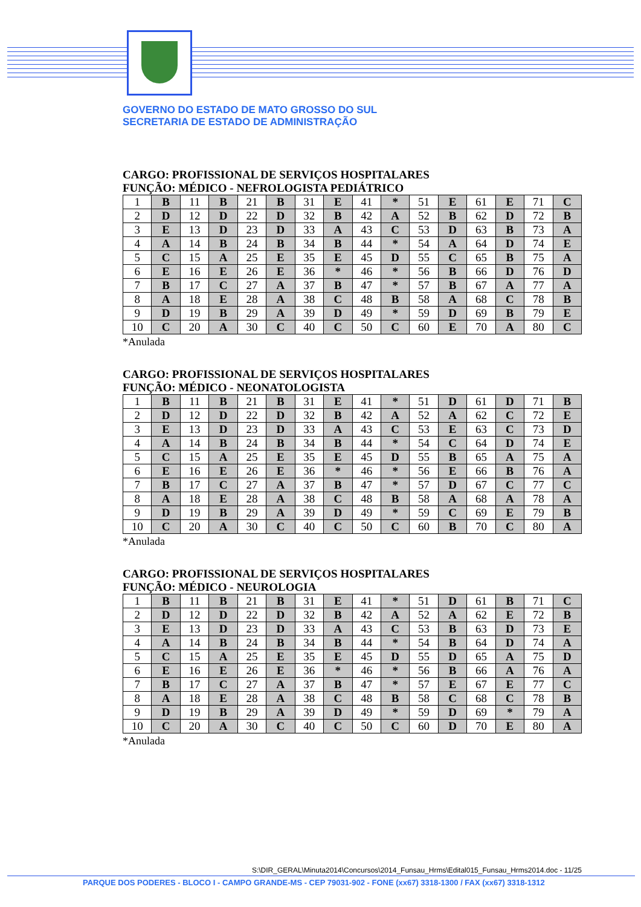GOVERNO DO ESTADO DE MATO GROSSO DO SUL
SECRETARIA DE ESTADO DE ADMINISTRAÇÃO
CARGO: PROFISSIONAL DE SERVIÇOS HOSPITALARES
FUNÇÃO: MÉDICO - NEFROLOGISTA PEDIÁTRICO
| 1 | B | 11 | B | 21 | B | 31 | E | 41 | * | 51 | E | 61 | E | 71 | C |
| 2 | D | 12 | D | 22 | D | 32 | B | 42 | A | 52 | B | 62 | D | 72 | B |
| 3 | E | 13 | D | 23 | D | 33 | A | 43 | C | 53 | D | 63 | B | 73 | A |
| 4 | A | 14 | B | 24 | B | 34 | B | 44 | * | 54 | A | 64 | D | 74 | E |
| 5 | C | 15 | A | 25 | E | 35 | E | 45 | D | 55 | C | 65 | B | 75 | A |
| 6 | E | 16 | E | 26 | E | 36 | * | 46 | * | 56 | B | 66 | D | 76 | D |
| 7 | B | 17 | C | 27 | A | 37 | B | 47 | * | 57 | B | 67 | A | 77 | A |
| 8 | A | 18 | E | 28 | A | 38 | C | 48 | B | 58 | A | 68 | C | 78 | B |
| 9 | D | 19 | B | 29 | A | 39 | D | 49 | * | 59 | D | 69 | B | 79 | E |
| 10 | C | 20 | A | 30 | C | 40 | C | 50 | C | 60 | E | 70 | A | 80 | C |
*Anulada
CARGO: PROFISSIONAL DE SERVIÇOS HOSPITALARES
FUNÇÃO: MÉDICO - NEONATOLOGISTA
| 1 | B | 11 | B | 21 | B | 31 | E | 41 | * | 51 | D | 61 | D | 71 | B |
| 2 | D | 12 | D | 22 | D | 32 | B | 42 | A | 52 | A | 62 | C | 72 | E |
| 3 | E | 13 | D | 23 | D | 33 | A | 43 | C | 53 | E | 63 | C | 73 | D |
| 4 | A | 14 | B | 24 | B | 34 | B | 44 | * | 54 | C | 64 | D | 74 | E |
| 5 | C | 15 | A | 25 | E | 35 | E | 45 | D | 55 | B | 65 | A | 75 | A |
| 6 | E | 16 | E | 26 | E | 36 | * | 46 | * | 56 | E | 66 | B | 76 | A |
| 7 | B | 17 | C | 27 | A | 37 | B | 47 | * | 57 | D | 67 | C | 77 | C |
| 8 | A | 18 | E | 28 | A | 38 | C | 48 | B | 58 | A | 68 | A | 78 | A |
| 9 | D | 19 | B | 29 | A | 39 | D | 49 | * | 59 | C | 69 | E | 79 | B |
| 10 | C | 20 | A | 30 | C | 40 | C | 50 | C | 60 | B | 70 | C | 80 | A |
*Anulada
CARGO: PROFISSIONAL DE SERVIÇOS HOSPITALARES
FUNÇÃO: MÉDICO - NEUROLOGIA
| 1 | B | 11 | B | 21 | B | 31 | E | 41 | * | 51 | D | 61 | B | 71 | C |
| 2 | D | 12 | D | 22 | D | 32 | B | 42 | A | 52 | A | 62 | E | 72 | B |
| 3 | E | 13 | D | 23 | D | 33 | A | 43 | C | 53 | B | 63 | D | 73 | E |
| 4 | A | 14 | B | 24 | B | 34 | B | 44 | * | 54 | B | 64 | D | 74 | A |
| 5 | C | 15 | A | 25 | E | 35 | E | 45 | D | 55 | D | 65 | A | 75 | D |
| 6 | E | 16 | E | 26 | E | 36 | * | 46 | * | 56 | B | 66 | A | 76 | A |
| 7 | B | 17 | C | 27 | A | 37 | B | 47 | * | 57 | E | 67 | E | 77 | C |
| 8 | A | 18 | E | 28 | A | 38 | C | 48 | B | 58 | C | 68 | C | 78 | B |
| 9 | D | 19 | B | 29 | A | 39 | D | 49 | * | 59 | D | 69 | * | 79 | A |
| 10 | C | 20 | A | 30 | C | 40 | C | 50 | C | 60 | D | 70 | E | 80 | A |
*Anulada
S:\DIR_GERAL\Minuta2014\Concursos\2014_Funsau_Hrms\Edital015_Funsau_Hrms2014.doc - 11/25
PARQUE DOS PODERES - BLOCO I - CAMPO GRANDE-MS - CEP 79031-902 - FONE (xx67) 3318-1300 / FAX (xx67) 3318-1312